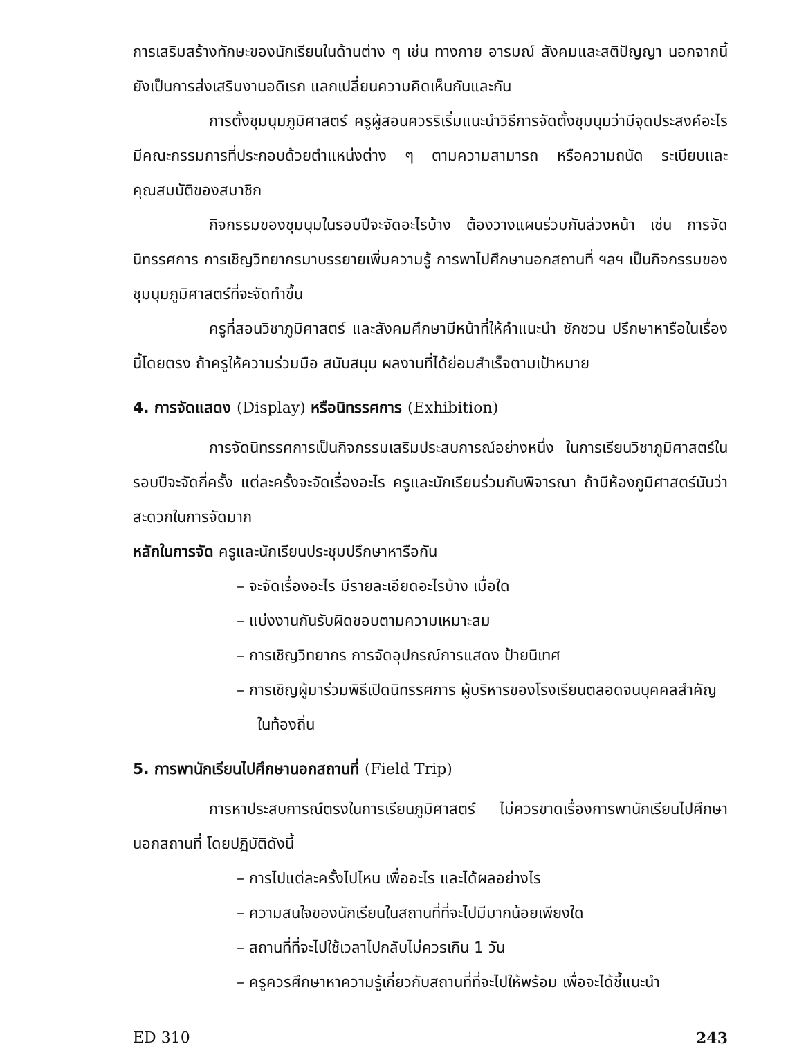การเสริมสร้างทักษะของนักเรียนในด้านต่าง ๆ เช่น ทางกาย อารมณ์ สังคมและสติปัญญา นอกจากนี้ยังเป็นการส่งเสริมงานอดิเรก แลกเปลี่ยนความคิดเห็นกันและกัน
การตั้งชุมนุมภูมิศาสตร์ ครูผู้สอนควรริเริ่มแนะนำวิธีการจัดตั้งชุมนุมว่ามีจุดประสงค์อะไร มีคณะกรรมการที่ประกอบด้วยตำแหน่งต่าง ๆ ตามความสามารถ หรือความถนัด ระเบียบและคุณสมบัติของสมาชิก
กิจกรรมของชุมนุมในรอบปีจะจัดอะไรบ้าง ต้องวางแผนร่วมกันล่วงหน้า เช่น การจัดนิทรรศการ การเชิญวิทยากรมาบรรยายเพิ่มความรู้ การพาไปศึกษานอกสถานที่ ฯลฯ เป็นกิจกรรมของชุมนุมภูมิศาสตร์ที่จะจัดทำขึ้น
ครูที่สอนวิชาภูมิศาสตร์ และสังคมศึกษามีหน้าที่ให้คำแนะนำ ชักชวน ปรึกษาหารือในเรื่องนี้โดยตรง ถ้าครูให้ความร่วมมือ สนับสนุน ผลงานที่ได้ย่อมสำเร็จตามเป้าหมาย
4. การจัดแสดง (Display) หรือนิทรรศการ (Exhibition)
การจัดนิทรรศการเป็นกิจกรรมเสริมประสบการณ์อย่างหนึ่ง ในการเรียนวิชาภูมิศาสตร์ในรอบปีจะจัดกี่ครั้ง แต่ละครั้งจะจัดเรื่องอะไร ครูและนักเรียนร่วมกันพิจารณา ถ้ามีห้องภูมิศาสตร์นับว่าสะดวกในการจัดมาก
หลักในการจัด ครูและนักเรียนประชุมปรึกษาหารือกัน
– จะจัดเรื่องอะไร มีรายละเอียดอะไรบ้าง เมื่อใด
– แบ่งงานกันรับผิดชอบตามความเหมาะสม
– การเชิญวิทยากร การจัดอุปกรณ์การแสดง ป้ายนิเทศ
– การเชิญผู้มาร่วมพิธีเปิดนิทรรศการ ผู้บริหารของโรงเรียนตลอดจนบุคคลสำคัญในท้องถิ่น
5. การพานักเรียนไปศึกษานอกสถานที่ (Field Trip)
การหาประสบการณ์ตรงในการเรียนภูมิศาสตร์ ไม่ควรขาดเรื่องการพานักเรียนไปศึกษานอกสถานที่ โดยปฏิบัติดังนี้
– การไปแต่ละครั้งไปไหน เพื่ออะไร และได้ผลอย่างไร
– ความสนใจของนักเรียนในสถานที่ที่จะไปมีมากน้อยเพียงใด
– สถานที่ที่จะไปใช้เวลาไปกลับไม่ควรเกิน 1 วัน
– ครูควรศึกษาหาความรู้เกี่ยวกับสถานที่ที่จะไปให้พร้อม เพื่อจะได้ชี้แนะนำ
ED 310 243